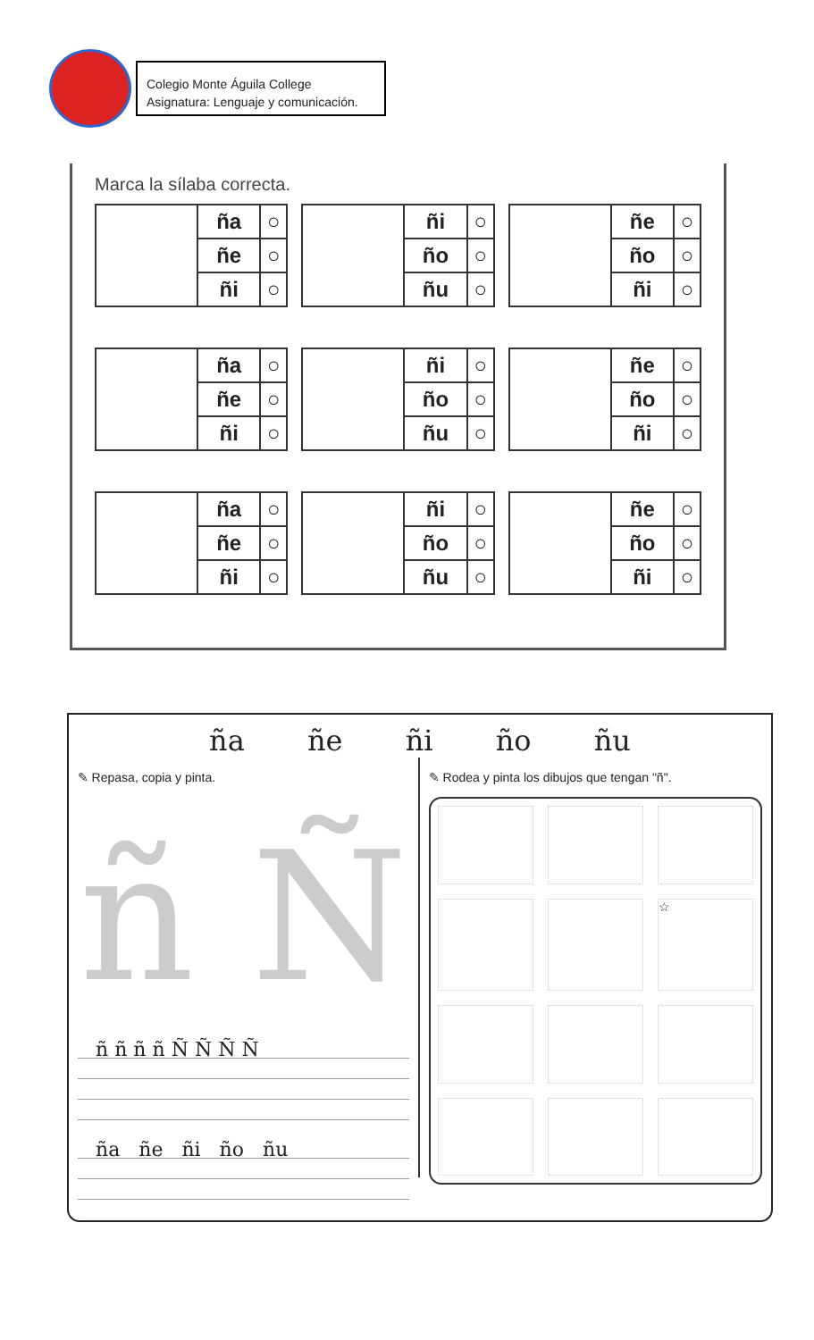Colegio Monte Águila College
Asignatura: Lenguaje y comunicación.
Marca la sílaba correcta.
| | ña | ○ |
| | ñe | ○ |
| | ñi | ○ |
| | ñi | ○ |
| | ño | ○ |
| | ñu | ○ |
| | ñe | ○ |
| | ño | ○ |
| | ñi | ○ |
| | ña | ○ |
| | ñe | ○ |
| | ñi | ○ |
| | ñi | ○ |
| | ño | ○ |
| | ñu | ○ |
| | ñe | ○ |
| | ño | ○ |
| | ñi | ○ |
| | ña | ○ |
| | ñe | ○ |
| | ñi | ○ |
| | ñi | ○ |
| | ño | ○ |
| | ñu | ○ |
| | ñe | ○ |
| | ño | ○ |
| | ñi | ○ |
ña ñe ñi ño ñu
✎ Repasa, copia y pinta.
ñ Ñ
ñ ñ ñ ñ Ñ Ñ Ñ Ñ
ña ñe ñi ño ñu
✎ Rodea y pinta los dibujos que tengan "ñ".
☆